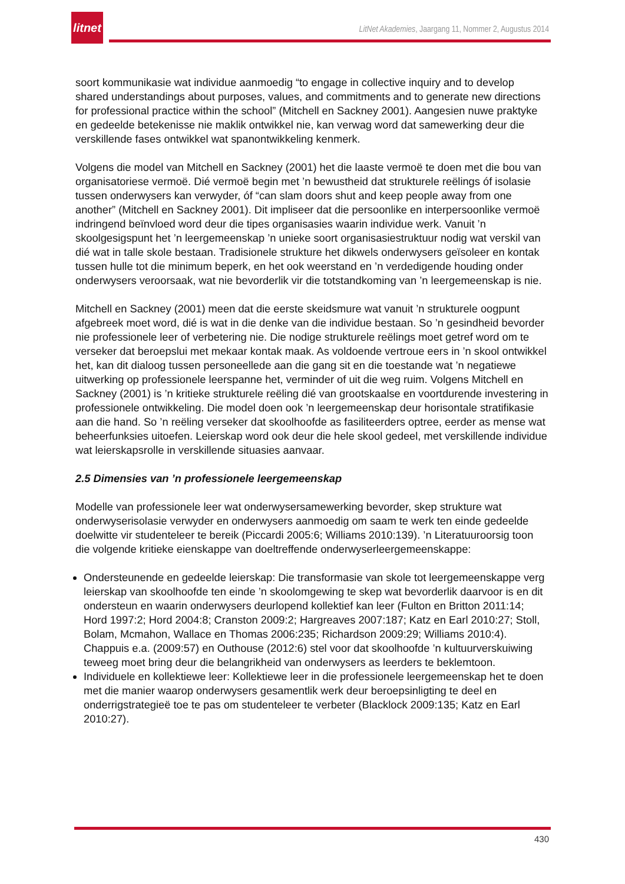litnet
LitNet Akademies, Jaargang 11, Nommer 2, Augustus 2014
soort kommunikasie wat individue aanmoedig “to engage in collective inquiry and to develop shared understandings about purposes, values, and commitments and to generate new directions for professional practice within the school” (Mitchell en Sackney 2001). Aangesien nuwe praktyke en gedeelde betekenisse nie maklik ontwikkel nie, kan verwag word dat samewerking deur die verskillende fases ontwikkel wat spanontwikkeling kenmerk.
Volgens die model van Mitchell en Sackney (2001) het die laaste vermoë te doen met die bou van organisatoriese vermoë. Dié vermoë begin met ’n bewustheid dat strukturele reëlings óf isolasie tussen onderwysers kan verwyder, óf “can slam doors shut and keep people away from one another” (Mitchell en Sackney 2001). Dit impliseer dat die persoonlike en interpersoonlike vermoë indringend beïnvloed word deur die tipes organisasies waarin individue werk. Vanuit ’n skoolgesigspunt het ’n leergemeenskap ’n unieke soort organisasiestruktuur nodig wat verskil van dié wat in talle skole bestaan. Tradisionele strukture het dikwels onderwysers geïsoleer en kontak tussen hulle tot die minimum beperk, en het ook weerstand en ’n verdedigende houding onder onderwysers veroorsaak, wat nie bevorderlik vir die totstandkoming van ’n leergemeenskap is nie.
Mitchell en Sackney (2001) meen dat die eerste skeidsmure wat vanuit ’n strukturele oogpunt afgebreek moet word, dié is wat in die denke van die individue bestaan. So ’n gesindheid bevorder nie professionele leer of verbetering nie. Die nodige strukturele reëlings moet getref word om te verseker dat beroepslui met mekaar kontak maak. As voldoende vertroue eers in ’n skool ontwikkel het, kan dit dialoog tussen personeellede aan die gang sit en die toestande wat ’n negatiewe uitwerking op professionele leerspanne het, verminder of uit die weg ruim. Volgens Mitchell en Sackney (2001) is ’n kritieke strukturele reëling dié van grootskaalse en voortdurende investering in professionele ontwikkeling. Die model doen ook ’n leergemeenskap deur horisontale stratifikasie aan die hand. So ’n reëling verseker dat skoolhoofde as fasiliteerders optree, eerder as mense wat beheerfunksies uitoefen. Leierskap word ook deur die hele skool gedeel, met verskillende individue wat leierskapsrolle in verskillende situasies aanvaar.
2.5 Dimensies van ’n professionele leergemeenskap
Modelle van professionele leer wat onderwysersamewerking bevorder, skep strukture wat onderwyserisolasie verwyder en onderwysers aanmoedig om saam te werk ten einde gedeelde doelwitte vir studenteleer te bereik (Piccardi 2005:6; Williams 2010:139). ’n Literatuuroorsig toon die volgende kritieke eienskappe van doeltreffende onderwyserleergemeenskappe:
Ondersteunende en gedeelde leierskap: Die transformasie van skole tot leergemeenskappe verg leierskap van skoolhoofde ten einde ’n skoolomgewing te skep wat bevorderlik daarvoor is en dit ondersteun en waarin onderwysers deurlopend kollektief kan leer (Fulton en Britton 2011:14; Hord 1997:2; Hord 2004:8; Cranston 2009:2; Hargreaves 2007:187; Katz en Earl 2010:27; Stoll, Bolam, Mcmahon, Wallace en Thomas 2006:235; Richardson 2009:29; Williams 2010:4). Chappuis e.a. (2009:57) en Outhouse (2012:6) stel voor dat skoolhoofde ’n kultuurverskuiwing teweeg moet bring deur die belangrikheid van onderwysers as leerders te beklemtoon.
Individuele en kollektiewe leer: Kollektiewe leer in die professionele leergemeenskap het te doen met die manier waarop onderwysers gesamentlik werk deur beroepsinligting te deel en onderrigstrategieë toe te pas om studenteleer te verbeter (Blacklock 2009:135; Katz en Earl 2010:27).
430